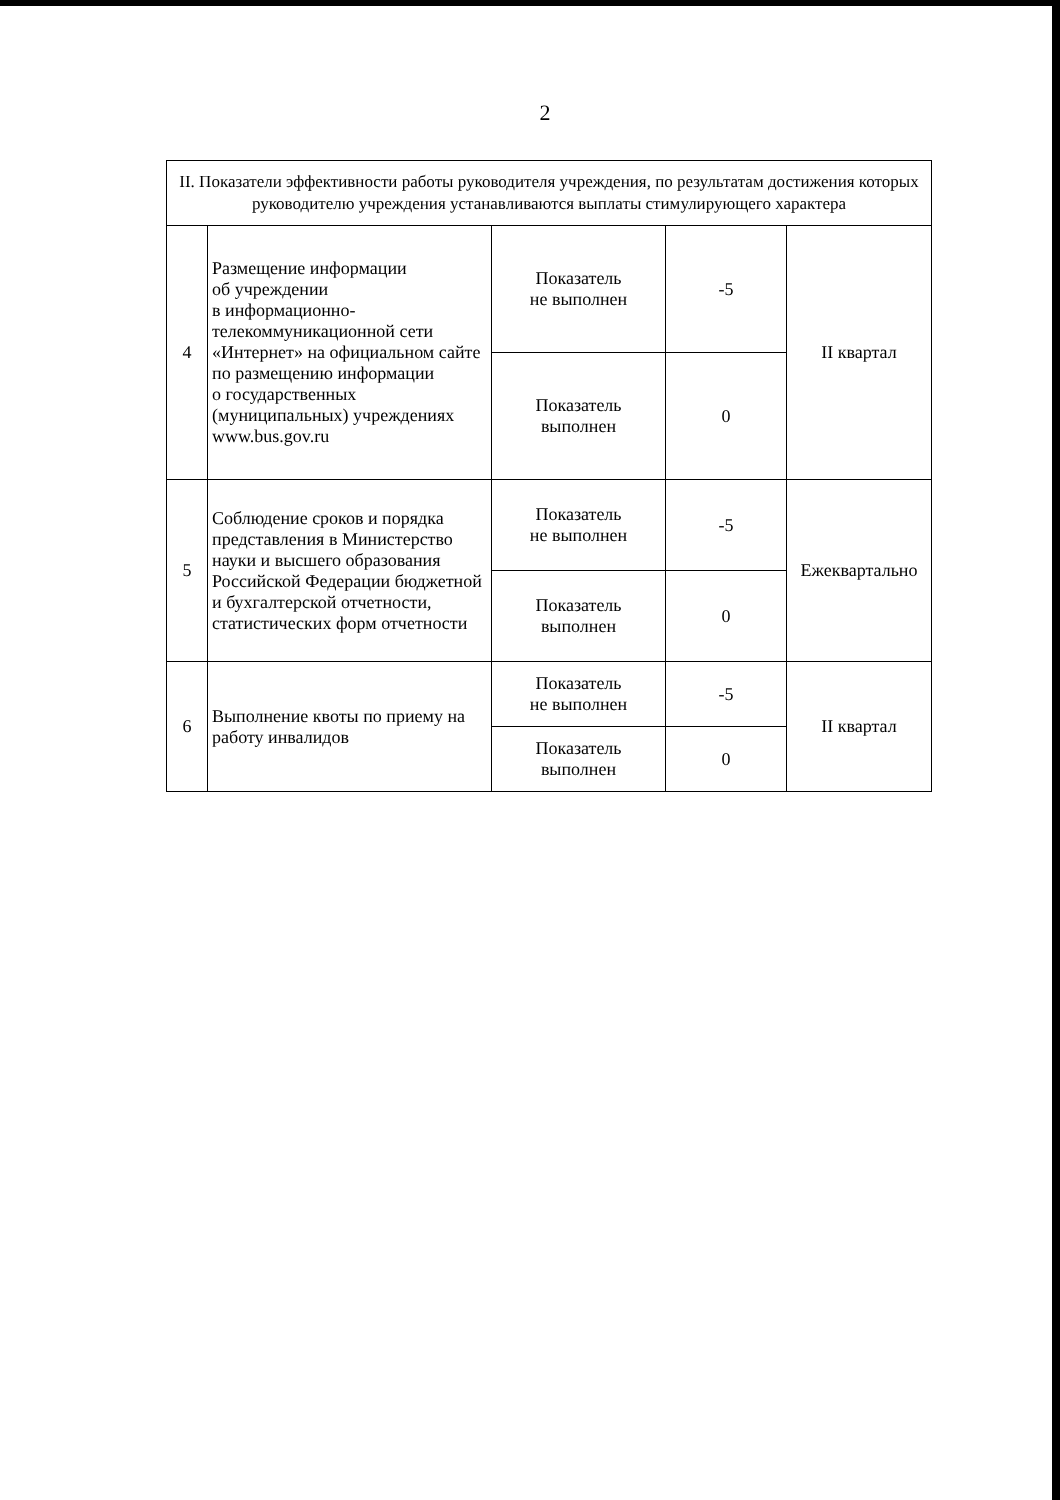2
| II. Показатели эффективности работы руководителя учреждения, по результатам достижения которых руководителю учреждения устанавливаются выплаты стимулирующего характера | | | | |
| 4 | Размещение информации об учреждении в информационно- телекоммуникационной сети «Интернет» на официальном сайте по размещению информации о государственных (муниципальных) учреждениях www.bus.gov.ru | Показатель не выполнен | -5 | II квартал |
| | | Показатель выполнен | 0 | |
| 5 | Соблюдение сроков и порядка представления в Министерство науки и высшего образования Российской Федерации бюджетной и бухгалтерской отчетности, статистических форм отчетности | Показатель не выполнен | -5 | Ежеквартально |
| | | Показатель выполнен | 0 | |
| 6 | Выполнение квоты по приему на работу инвалидов | Показатель не выполнен | -5 | II квартал |
| | | Показатель выполнен | 0 | |